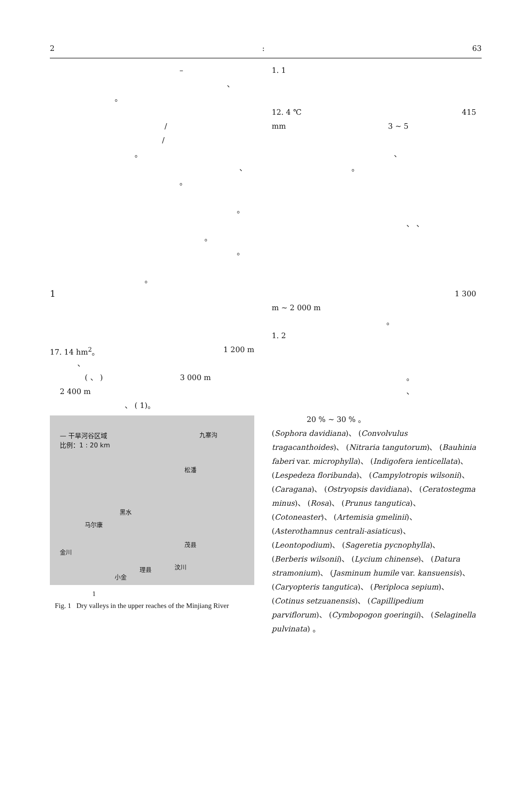2: 63
–
、
。
/
/
。
、
。
。
。
。
。
1
17. 14 hm<sup>2</sup>。 1 200 m
、
( 、 ) 3 000 m
2 400 m
、 ( 1)。
— 干旱河谷区域
比例：1 : 20 km
九寨沟
松潘
黑水
马尔康
茂县
金川
理县 汶川
小金
1
Fig. 1 Dry valleys in the upper reaches of the Minjiang River
1. 1
12. 4 ℃ 415
mm 3 ~ 5
、
。
、 、
1 300
m ~ 2 000 m
。
1. 2
。
、
20 % ~ 30 % 。
(Sophora davidiana)、 (Convolvulus tragacanthoides)、 (Nitraria tangutorum)、 (Bauhinia faberi var. microphylla)、 (Indigofera ienticellata)、 (Lespedeza floribunda)、 (Campylotropis wilsonii)、 (Caragana)、 (Ostryopsis davidiana)、 (Ceratostegma minus)、 (Rosa)、 (Prunus tangutica)、 (Cotoneaster)、 (Artemisia gmelinii)、 (Asterothamnus centrali-asiaticus)、 (Leontopodium)、 (Sageretia pycnophylla)、 (Berberis wilsonii)、 (Lycium chinense)、 (Datura stramonium)、 (Jasminum humile var. kansuensis)、 (Caryopteris tangutica)、 (Periploca sepium)、 (Cotinus setzuanensis)、 (Capillipedium parviflorum)、 (Cymbopogon goeringii)、 (Selaginella pulvinata) 。